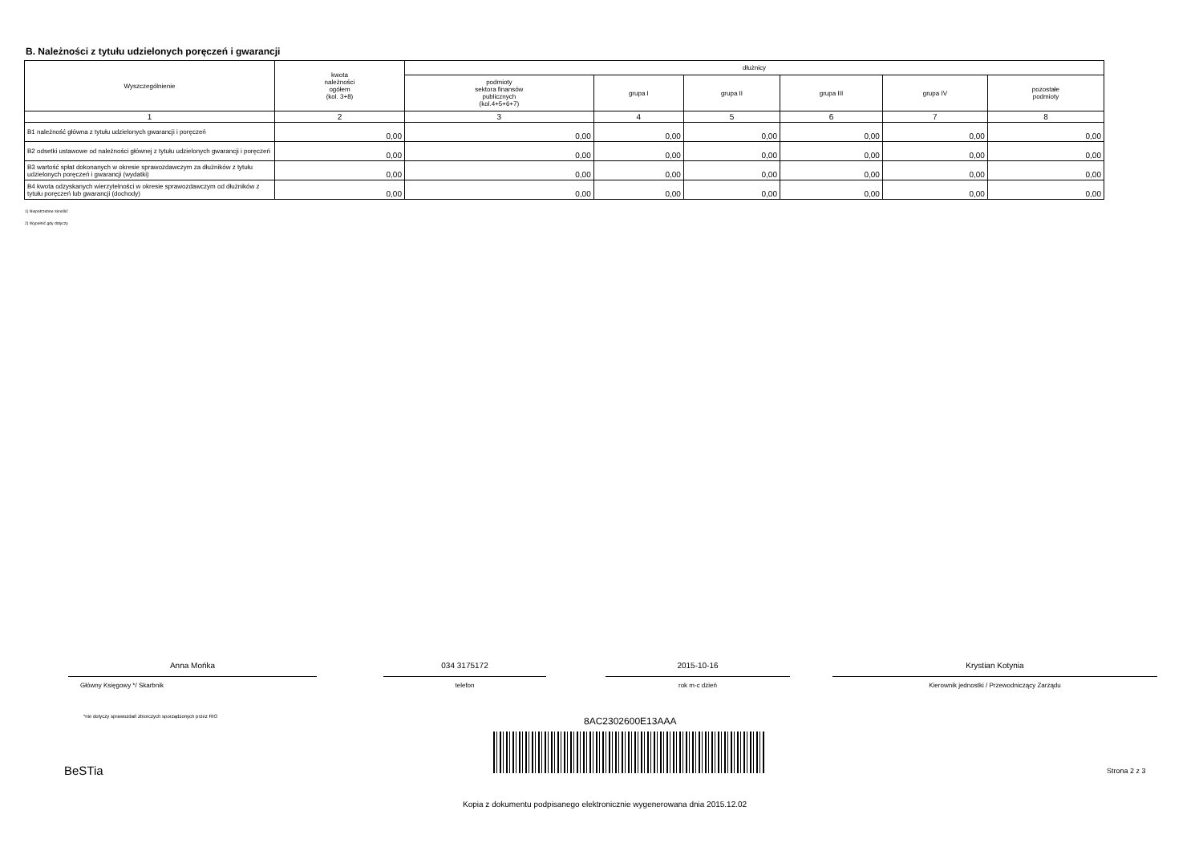B. Należności z tytułu udzielonych poręczeń i gwarancji
| Wyszczególnienie | kwota należności ogółem (kol. 3+8) | dłużnicy | | | | | |
| --- | --- | --- | --- | --- | --- | --- | --- |
| | | podmioty sektora finansów publicznych (kol.4+5+6+7) | grupa I | grupa II | grupa III | grupa IV | pozostałe podmioty |
| 1 | 2 | 3 | 4 | 5 | 6 | 7 | 8 |
| B1 należność główna z tytułu udzielonych gwarancji i poręczeń | 0,00 | 0,00 | 0,00 | 0,00 | 0,00 | 0,00 | 0,00 |
| B2 odsetki ustawowe od należności głównej z tytułu udzielonych gwarancji i poręczeń | 0,00 | 0,00 | 0,00 | 0,00 | 0,00 | 0,00 | 0,00 |
| B3 wartość spłat dokonanych w okresie sprawozdawczym za dłużników z tytułu udzielonych poręczeń i gwarancji (wydatki) | 0,00 | 0,00 | 0,00 | 0,00 | 0,00 | 0,00 | 0,00 |
| B4 kwota odzyskanych wierzytelności w okresie sprawozdawczym od dłużników z tytułu poręczeń lub gwarancji (dochody) | 0,00 | 0,00 | 0,00 | 0,00 | 0,00 | 0,00 | 0,00 |
1) Niepotrzebne skreślić
2) Wypełnić gdy dotyczy
Anna Mońka
Główny Księgowy */ Skarbnik
034 3175172
telefon
2015-10-16
rok m-c dzień
Krystian Kotynia
Kierownik jednostki / Przewodniczący Zarządu
*nie dotyczy sprawozdań zbiorczych sporządzonych przez RIO
8AC2302600E13AAA
BeSTia Strona 2 z 3
Kopia z dokumentu podpisanego elektronicznie wygenerowana dnia 2015.12.02